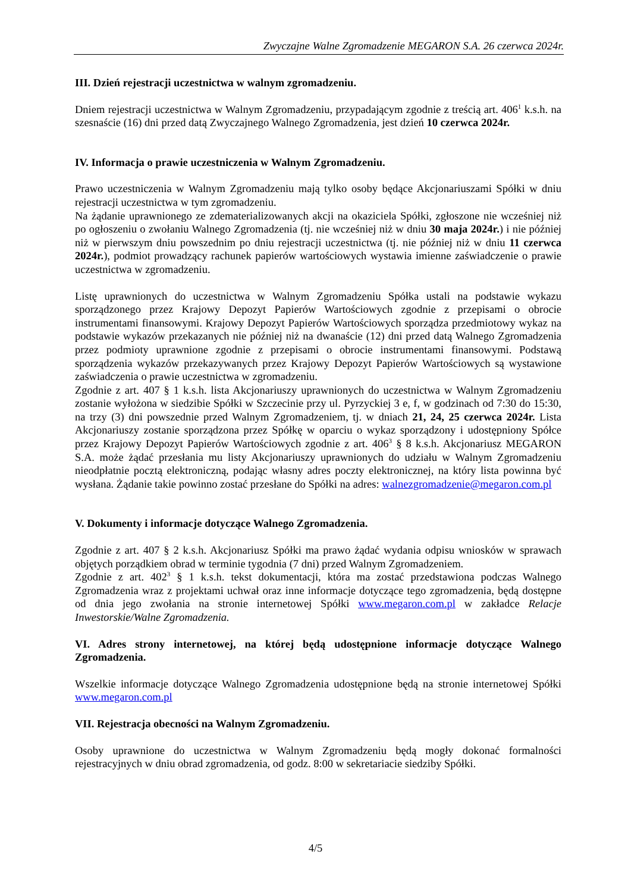Zwyczajne Walne Zgromadzenie MEGARON S.A. 26 czerwca 2024r.
III. Dzień rejestracji uczestnictwa w walnym zgromadzeniu.
Dniem rejestracji uczestnictwa w Walnym Zgromadzeniu, przypadającym zgodnie z treścią art. 406<sup>1</sup> k.s.h. na szesnaście (16) dni przed datą Zwyczajnego Walnego Zgromadzenia, jest dzień 10 czerwca 2024r.
IV. Informacja o prawie uczestniczenia w Walnym Zgromadzeniu.
Prawo uczestniczenia w Walnym Zgromadzeniu mają tylko osoby będące Akcjonariuszami Spółki w dniu rejestracji uczestnictwa w tym zgromadzeniu.
Na żądanie uprawnionego ze zdematerializowanych akcji na okaziciela Spółki, zgłoszone nie wcześniej niż po ogłoszeniu o zwołaniu Walnego Zgromadzenia (tj. nie wcześniej niż w dniu 30 maja 2024r.) i nie później niż w pierwszym dniu powszednim po dniu rejestracji uczestnictwa (tj. nie później niż w dniu 11 czerwca 2024r.), podmiot prowadzący rachunek papierów wartościowych wystawia imienne zaświadczenie o prawie uczestnictwa w zgromadzeniu.
Listę uprawnionych do uczestnictwa w Walnym Zgromadzeniu Spółka ustali na podstawie wykazu sporządzonego przez Krajowy Depozyt Papierów Wartościowych zgodnie z przepisami o obrocie instrumentami finansowymi. Krajowy Depozyt Papierów Wartościowych sporządza przedmiotowy wykaz na podstawie wykazów przekazanych nie później niż na dwanaście (12) dni przed datą Walnego Zgromadzenia przez podmioty uprawnione zgodnie z przepisami o obrocie instrumentami finansowymi. Podstawą sporządzenia wykazów przekazywanych przez Krajowy Depozyt Papierów Wartościowych są wystawione zaświadczenia o prawie uczestnictwa w zgromadzeniu.
Zgodnie z art. 407 § 1 k.s.h. lista Akcjonariuszy uprawnionych do uczestnictwa w Walnym Zgromadzeniu zostanie wyłożona w siedzibie Spółki w Szczecinie przy ul. Pyrzyckiej 3 e, f, w godzinach od 7:30 do 15:30, na trzy (3) dni powszednie przed Walnym Zgromadzeniem, tj. w dniach 21, 24, 25 czerwca 2024r. Lista Akcjonariuszy zostanie sporządzona przez Spółkę w oparciu o wykaz sporządzony i udostępniony Spółce przez Krajowy Depozyt Papierów Wartościowych zgodnie z art. 406<sup>3</sup> § 8 k.s.h. Akcjonariusz MEGARON S.A. może żądać przesłania mu listy Akcjonariuszy uprawnionych do udziału w Walnym Zgromadzeniu nieodpłatnie pocztą elektroniczną, podając własny adres poczty elektronicznej, na który lista powinna być wysłana. Żądanie takie powinno zostać przesłane do Spółki na adres: walnezgromadzenie@megaron.com.pl
V. Dokumenty i informacje dotyczące Walnego Zgromadzenia.
Zgodnie z art. 407 § 2 k.s.h. Akcjonariusz Spółki ma prawo żądać wydania odpisu wniosków w sprawach objętych porządkiem obrad w terminie tygodnia (7 dni) przed Walnym Zgromadzeniem.
Zgodnie z art. 402<sup>3</sup> § 1 k.s.h. tekst dokumentacji, która ma zostać przedstawiona podczas Walnego Zgromadzenia wraz z projektami uchwał oraz inne informacje dotyczące tego zgromadzenia, będą dostępne od dnia jego zwołania na stronie internetowej Spółki www.megaron.com.pl w zakładce Relacje Inwestorskie/Walne Zgromadzenia.
VI. Adres strony internetowej, na której będą udostępnione informacje dotyczące Walnego Zgromadzenia.
Wszelkie informacje dotyczące Walnego Zgromadzenia udostępnione będą na stronie internetowej Spółki www.megaron.com.pl
VII. Rejestracja obecności na Walnym Zgromadzeniu.
Osoby uprawnione do uczestnictwa w Walnym Zgromadzeniu będą mogły dokonać formalności rejestracyjnych w dniu obrad zgromadzenia, od godz. 8:00 w sekretariacie siedziby Spółki.
4/5